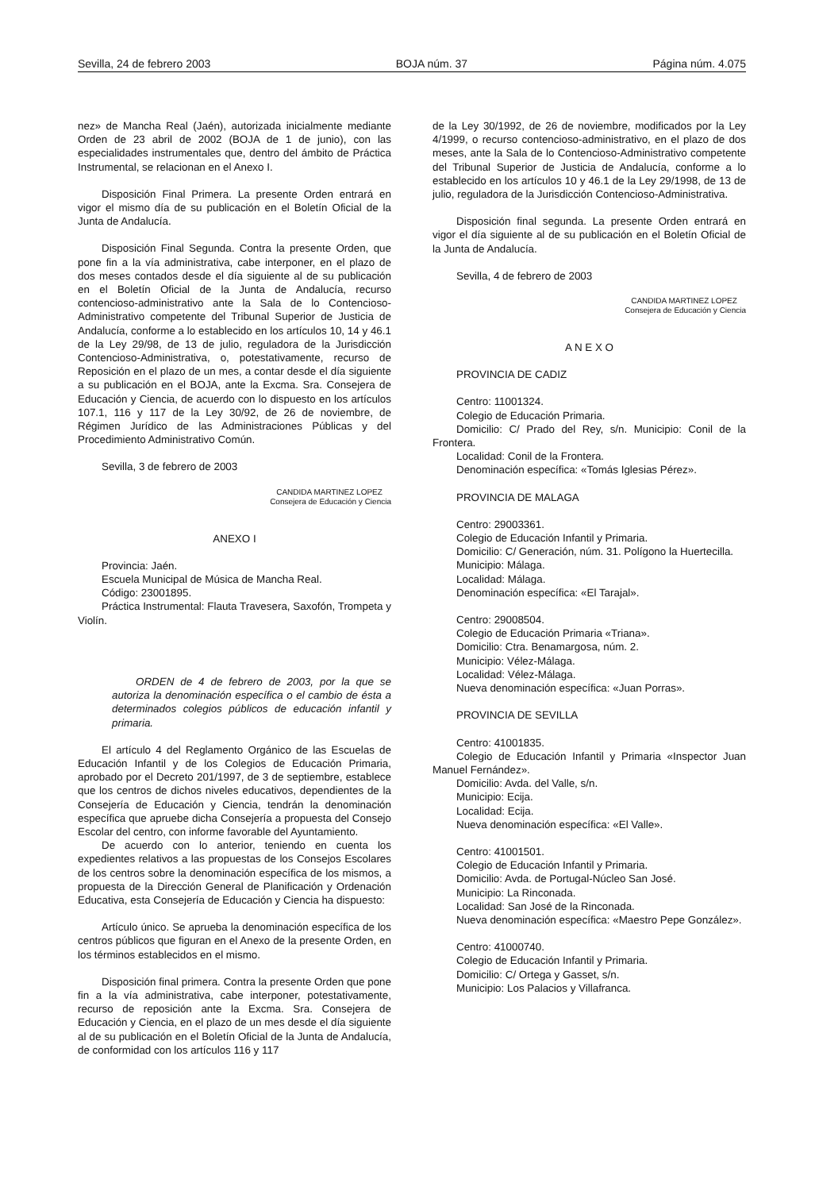Sevilla, 24 de febrero 2003 BOJA núm. 37 Página núm. 4.075
nez» de Mancha Real (Jaén), autorizada inicialmente mediante Orden de 23 abril de 2002 (BOJA de 1 de junio), con las especialidades instrumentales que, dentro del ámbito de Práctica Instrumental, se relacionan en el Anexo I.
Disposición Final Primera. La presente Orden entrará en vigor el mismo día de su publicación en el Boletín Oficial de la Junta de Andalucía.
Disposición Final Segunda. Contra la presente Orden, que pone fin a la vía administrativa, cabe interponer, en el plazo de dos meses contados desde el día siguiente al de su publicación en el Boletín Oficial de la Junta de Andalucía, recurso contencioso-administrativo ante la Sala de lo Contencioso-Administrativo competente del Tribunal Superior de Justicia de Andalucía, conforme a lo establecido en los artículos 10, 14 y 46.1 de la Ley 29/98, de 13 de julio, reguladora de la Jurisdicción Contencioso-Administrativa, o, potestativamente, recurso de Reposición en el plazo de un mes, a contar desde el día siguiente a su publicación en el BOJA, ante la Excma. Sra. Consejera de Educación y Ciencia, de acuerdo con lo dispuesto en los artículos 107.1, 116 y 117 de la Ley 30/92, de 26 de noviembre, de Régimen Jurídico de las Administraciones Públicas y del Procedimiento Administrativo Común.
Sevilla, 3 de febrero de 2003
CANDIDA MARTINEZ LOPEZ
Consejera de Educación y Ciencia
ANEXO I
Provincia: Jaén.
Escuela Municipal de Música de Mancha Real.
Código: 23001895.
Práctica Instrumental: Flauta Travesera, Saxofón, Trompeta y Violín.
ORDEN de 4 de febrero de 2003, por la que se autoriza la denominación específica o el cambio de ésta a determinados colegios públicos de educación infantil y primaria.
El artículo 4 del Reglamento Orgánico de las Escuelas de Educación Infantil y de los Colegios de Educación Primaria, aprobado por el Decreto 201/1997, de 3 de septiembre, establece que los centros de dichos niveles educativos, dependientes de la Consejería de Educación y Ciencia, tendrán la denominación específica que apruebe dicha Consejería a propuesta del Consejo Escolar del centro, con informe favorable del Ayuntamiento.
De acuerdo con lo anterior, teniendo en cuenta los expedientes relativos a las propuestas de los Consejos Escolares de los centros sobre la denominación específica de los mismos, a propuesta de la Dirección General de Planificación y Ordenación Educativa, esta Consejería de Educación y Ciencia ha dispuesto:
Artículo único. Se aprueba la denominación específica de los centros públicos que figuran en el Anexo de la presente Orden, en los términos establecidos en el mismo.
Disposición final primera. Contra la presente Orden que pone fin a la vía administrativa, cabe interponer, potestativamente, recurso de reposición ante la Excma. Sra. Consejera de Educación y Ciencia, en el plazo de un mes desde el día siguiente al de su publicación en el Boletín Oficial de la Junta de Andalucía, de conformidad con los artículos 116 y 117
de la Ley 30/1992, de 26 de noviembre, modificados por la Ley 4/1999, o recurso contencioso-administrativo, en el plazo de dos meses, ante la Sala de lo Contencioso-Administrativo competente del Tribunal Superior de Justicia de Andalucía, conforme a lo establecido en los artículos 10 y 46.1 de la Ley 29/1998, de 13 de julio, reguladora de la Jurisdicción Contencioso-Administrativa.
Disposición final segunda. La presente Orden entrará en vigor el día siguiente al de su publicación en el Boletín Oficial de la Junta de Andalucía.
Sevilla, 4 de febrero de 2003
CANDIDA MARTINEZ LOPEZ
Consejera de Educación y Ciencia
A N E X O
PROVINCIA DE CADIZ
Centro: 11001324.
Colegio de Educación Primaria.
Domicilio: C/ Prado del Rey, s/n. Municipio: Conil de la Frontera.
Localidad: Conil de la Frontera.
Denominación específica: «Tomás Iglesias Pérez».
PROVINCIA DE MALAGA
Centro: 29003361.
Colegio de Educación Infantil y Primaria.
Domicilio: C/ Generación, núm. 31. Polígono la Huertecilla.
Municipio: Málaga.
Localidad: Málaga.
Denominación específica: «El Tarajal».
Centro: 29008504.
Colegio de Educación Primaria «Triana».
Domicilio: Ctra. Benamargosa, núm. 2.
Municipio: Vélez-Málaga.
Localidad: Vélez-Málaga.
Nueva denominación específica: «Juan Porras».
PROVINCIA DE SEVILLA
Centro: 41001835.
Colegio de Educación Infantil y Primaria «Inspector Juan Manuel Fernández».
Domicilio: Avda. del Valle, s/n.
Municipio: Ecija.
Localidad: Ecija.
Nueva denominación específica: «El Valle».
Centro: 41001501.
Colegio de Educación Infantil y Primaria.
Domicilio: Avda. de Portugal-Núcleo San José.
Municipio: La Rinconada.
Localidad: San José de la Rinconada.
Nueva denominación específica: «Maestro Pepe González».
Centro: 41000740.
Colegio de Educación Infantil y Primaria.
Domicilio: C/ Ortega y Gasset, s/n.
Municipio: Los Palacios y Villafranca.